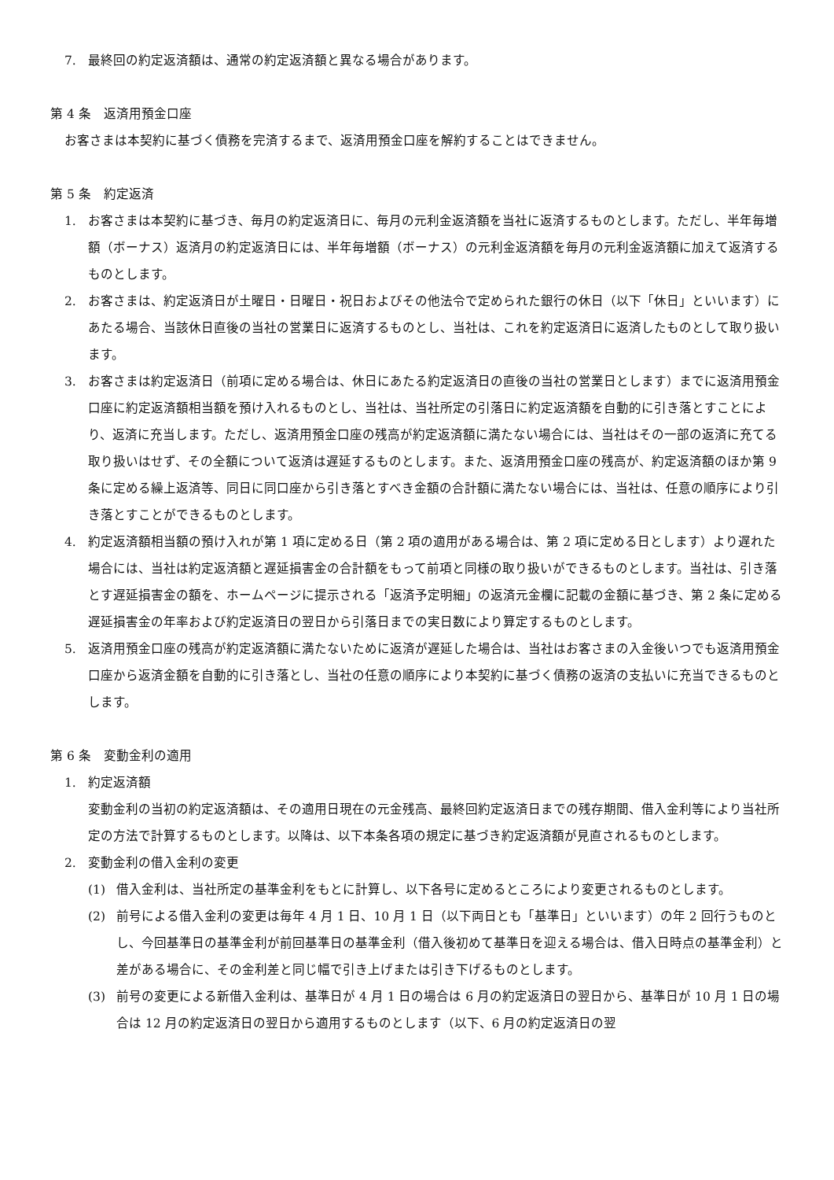7. 最終回の約定返済額は、通常の約定返済額と異なる場合があります。
第 4 条　返済用預金口座
お客さまは本契約に基づく債務を完済するまで、返済用預金口座を解約することはできません。
第 5 条　約定返済
1. お客さまは本契約に基づき、毎月の約定返済日に、毎月の元利金返済額を当社に返済するものとします。ただし、半年毎増額（ボーナス）返済月の約定返済日には、半年毎増額（ボーナス）の元利金返済額を毎月の元利金返済額に加えて返済するものとします。
2. お客さまは、約定返済日が土曜日・日曜日・祝日およびその他法令で定められた銀行の休日（以下「休日」といいます）にあたる場合、当該休日直後の当社の営業日に返済するものとし、当社は、これを約定返済日に返済したものとして取り扱います。
3. お客さまは約定返済日（前項に定める場合は、休日にあたる約定返済日の直後の当社の営業日とします）までに返済用預金口座に約定返済額相当額を預け入れるものとし、当社は、当社所定の引落日に約定返済額を自動的に引き落とすことにより、返済に充当します。ただし、返済用預金口座の残高が約定返済額に満たない場合には、当社はその一部の返済に充てる取り扱いはせず、その全額について返済は遅延するものとします。また、返済用預金口座の残高が、約定返済額のほか第 9 条に定める繰上返済等、同日に同口座から引き落とすべき金額の合計額に満たない場合には、当社は、任意の順序により引き落とすことができるものとします。
4. 約定返済額相当額の預け入れが第 1 項に定める日（第 2 項の適用がある場合は、第 2 項に定める日とします）より遅れた場合には、当社は約定返済額と遅延損害金の合計額をもって前項と同様の取り扱いができるものとします。当社は、引き落とす遅延損害金の額を、ホームページに提示される「返済予定明細」の返済元金欄に記載の金額に基づき、第 2 条に定める遅延損害金の年率および約定返済日の翌日から引落日までの実日数により算定するものとします。
5. 返済用預金口座の残高が約定返済額に満たないために返済が遅延した場合は、当社はお客さまの入金後いつでも返済用預金口座から返済金額を自動的に引き落とし、当社の任意の順序により本契約に基づく債務の返済の支払いに充当できるものとします。
第 6 条　変動金利の適用
1. 約定返済額
変動金利の当初の約定返済額は、その適用日現在の元金残高、最終回約定返済日までの残存期間、借入金利等により当社所定の方法で計算するものとします。以降は、以下本条各項の規定に基づき約定返済額が見直されるものとします。
2. 変動金利の借入金利の変更
(1) 借入金利は、当社所定の基準金利をもとに計算し、以下各号に定めるところにより変更されるものとします。
(2) 前号による借入金利の変更は毎年 4 月 1 日、10 月 1 日（以下両日とも「基準日」といいます）の年 2 回行うものとし、今回基準日の基準金利が前回基準日の基準金利（借入後初めて基準日を迎える場合は、借入日時点の基準金利）と差がある場合に、その金利差と同じ幅で引き上げまたは引き下げるものとします。
(3) 前号の変更による新借入金利は、基準日が 4 月 1 日の場合は 6 月の約定返済日の翌日から、基準日が 10 月 1 日の場合は 12 月の約定返済日の翌日から適用するものとします（以下、6 月の約定返済日の翌